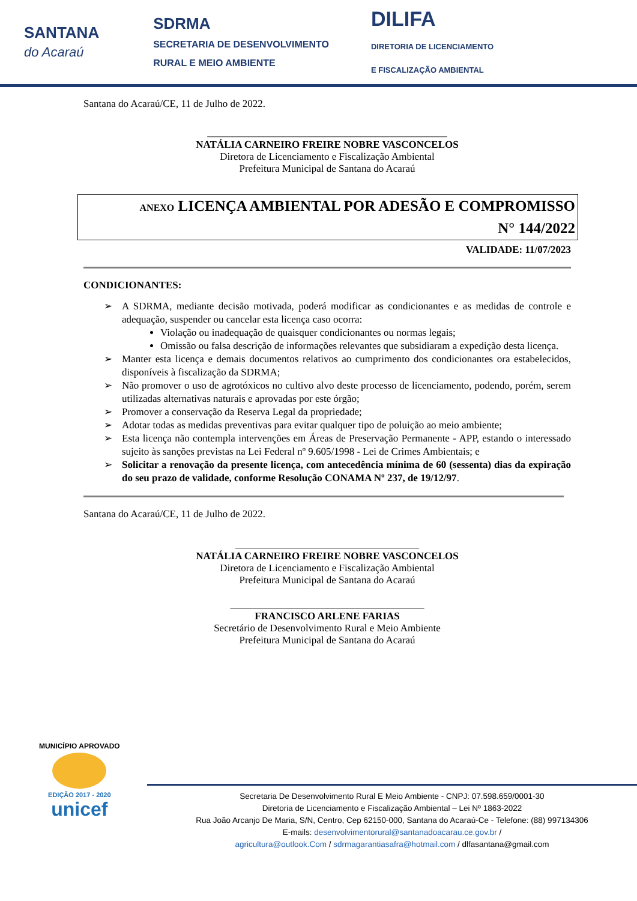SANTANA
do Acaraú
SDRMA
SECRETARIA DE DESENVOLVIMENTO
RURAL E MEIO AMBIENTE
DILIFA
DIRETORIA DE LICENCIAMENTO
E FISCALIZAÇÃO AMBIENTAL
Santana do Acaraú/CE, 11 de Julho de 2022.
_______________________________________________
NATÁLIA CARNEIRO FREIRE NOBRE VASCONCELOS
Diretora de Licenciamento e Fiscalização Ambiental
Prefeitura Municipal de Santana do Acaraú
ANEXO LICENÇA AMBIENTAL POR ADESÃO E COMPROMISSO
N° 144/2022
VALIDADE: 11/07/2023
CONDICIONANTES:
➢ A SDRMA, mediante decisão motivada, poderá modificar as condicionantes e as medidas de controle e adequação, suspender ou cancelar esta licença caso ocorra:
Violação ou inadequação de quaisquer condicionantes ou normas legais;
Omissão ou falsa descrição de informações relevantes que subsidiaram a expedição desta licença.
➢ Manter esta licença e demais documentos relativos ao cumprimento dos condicionantes ora estabelecidos, disponíveis à fiscalização da SDRMA;
➢ Não promover o uso de agrotóxicos no cultivo alvo deste processo de licenciamento, podendo, porém, serem utilizadas alternativas naturais e aprovadas por este órgão;
➢ Promover a conservação da Reserva Legal da propriedade;
➢ Adotar todas as medidas preventivas para evitar qualquer tipo de poluição ao meio ambiente;
➢ Esta licença não contempla intervenções em Áreas de Preservação Permanente - APP, estando o interessado sujeito às sanções previstas na Lei Federal nº 9.605/1998 - Lei de Crimes Ambientais; e
➢ Solicitar a renovação da presente licença, com antecedência mínima de 60 (sessenta) dias da expiração do seu prazo de validade, conforme Resolução CONAMA Nº 237, de 19/12/97.
Santana do Acaraú/CE, 11 de Julho de 2022.
____________________________________
NATÁLIA CARNEIRO FREIRE NOBRE VASCONCELOS
Diretora de Licenciamento e Fiscalização Ambiental
Prefeitura Municipal de Santana do Acaraú
______________________________________
FRANCISCO ARLENE FARIAS
Secretário de Desenvolvimento Rural e Meio Ambiente
Prefeitura Municipal de Santana do Acaraú
MUNICÍPIO APROVADO
EDIÇÃO 2017 - 2020
unicef
Secretaria De Desenvolvimento Rural E Meio Ambiente - CNPJ: 07.598.659/0001-30
Diretoria de Licenciamento e Fiscalização Ambiental – Lei Nº 1863-2022
Rua João Arcanjo De Maria, S/N, Centro, Cep 62150-000, Santana do Acaraú-Ce - Telefone: (88) 997134306
E-mails: desenvolvimentorural@santanadoacarau.ce.gov.br /
agricultura@outlook.Com / sdrmagarantiasafra@hotmail.com / dlfasantana@gmail.com